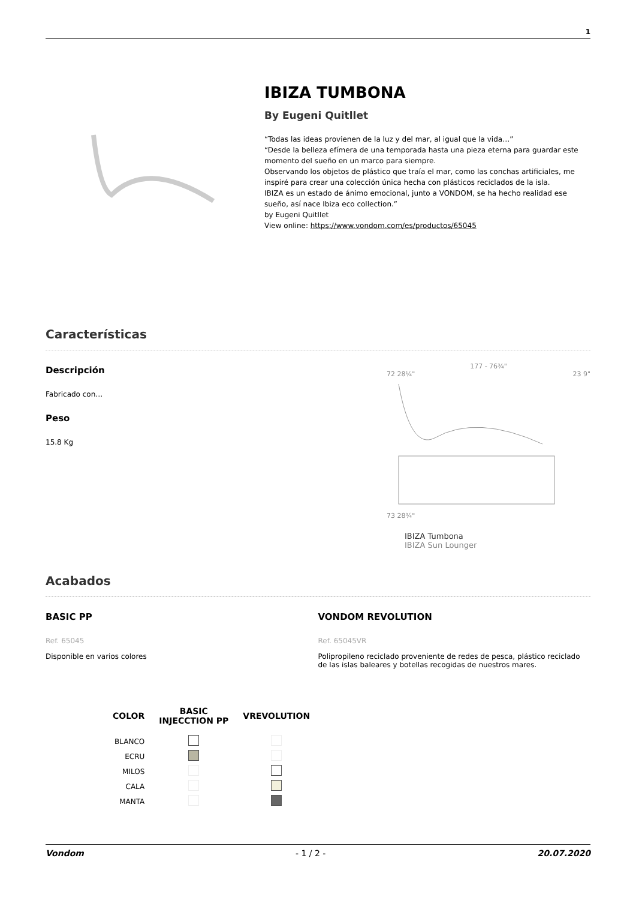1
IBIZA TUMBONA
By Eugeni Quitllet
“Todas las ideas provienen de la luz y del mar, al igual que la vida…”
“Desde la belleza efímera de una temporada hasta una pieza eterna para guardar este momento del sueño en un marco para siempre.
Observando los objetos de plástico que traía el mar, como las conchas artificiales, me inspiré para crear una colección única hecha con plásticos reciclados de la isla.
IBIZA es un estado de ánimo emocional, junto a VONDOM, se ha hecho realidad ese sueño, así nace Ibiza eco collection.”
by Eugeni Quitllet
View online: https://www.vondom.com/es/productos/65045
Características
Descripción
Fabricado con…
Peso
15.8 Kg
177 - 76¾"
72 28¼" 23 9"
73 28¾"
IBIZA Tumbona
IBIZA Sun Lounger
Acabados
BASIC PP
Ref. 65045
Disponible en varios colores
VONDOM REVOLUTION
Ref. 65045VR
Polipropileno reciclado proveniente de redes de pesca, plástico reciclado de las islas baleares y botellas recogidas de nuestros mares.
| COLOR | BASIC INJECCTION PP | VREVOLUTION |
| --- | --- | --- |
| BLANCO | | |
| ECRU | | |
| MILOS | | |
| CALA | | |
| MANTA | | |
Vondom - 1 / 2 - 20.07.2020